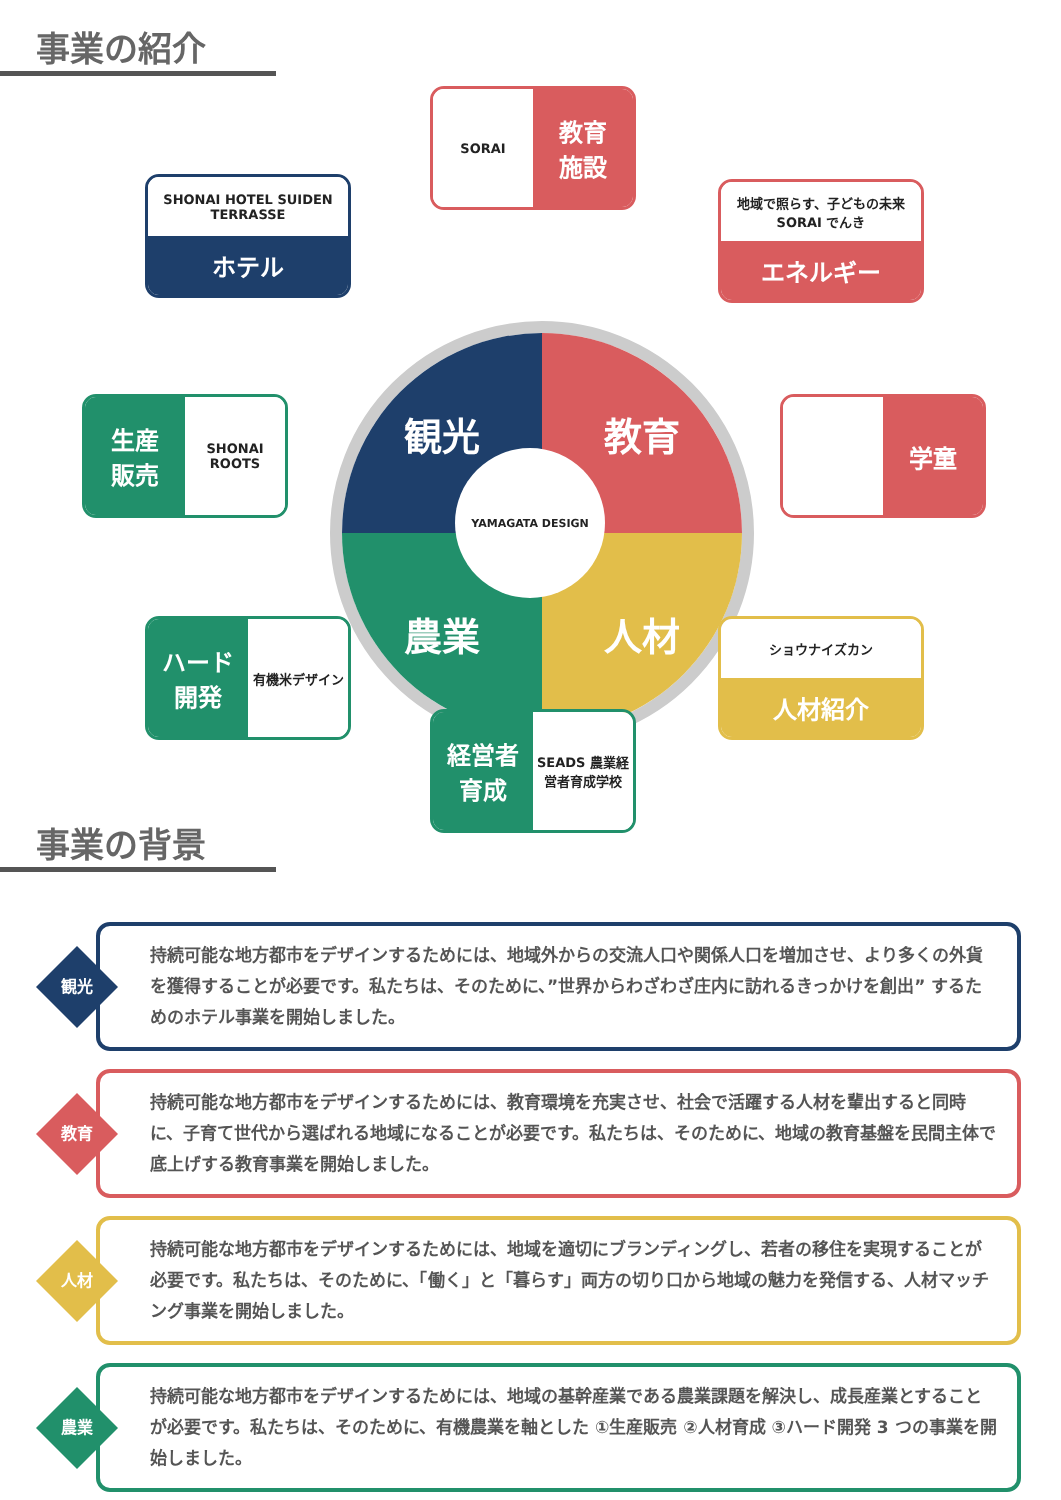事業の紹介
観光
教育
農業
人材
YAMAGATA DESIGN
SORAI
教育
施設
SHONAI HOTEL SUIDEN TERRASSE
ホテル
地域で照らす、子どもの未来 SORAI でんき
エネルギー
生産
販売
SHONAI ROOTS
学童
ハード
開発
有機米デザイン
ショウナイズカン
人材紹介
経営者
育成
SEADS 農業経営者育成学校
事業の背景
観光
持続可能な地方都市をデザインするためには、地域外からの交流人口や関係人口を増加させ、より多くの外貨を獲得することが必要です。私たちは、そのために、”世界からわざわざ庄内に訪れるきっかけを創出” するためのホテル事業を開始しました。
教育
持続可能な地方都市をデザインするためには、教育環境を充実させ、社会で活躍する人材を輩出すると同時に、子育て世代から選ばれる地域になることが必要です。私たちは、そのために、地域の教育基盤を民間主体で底上げする教育事業を開始しました。
人材
持続可能な地方都市をデザインするためには、地域を適切にブランディングし、若者の移住を実現することが必要です。私たちは、そのために、「働く」と「暮らす」両方の切り口から地域の魅力を発信する、人材マッチング事業を開始しました。
農業
持続可能な地方都市をデザインするためには、地域の基幹産業である農業課題を解決し、成長産業とすることが必要です。私たちは、そのために、有機農業を軸とした ①生産販売 ②人材育成 ③ハード開発 3 つの事業を開始しました。